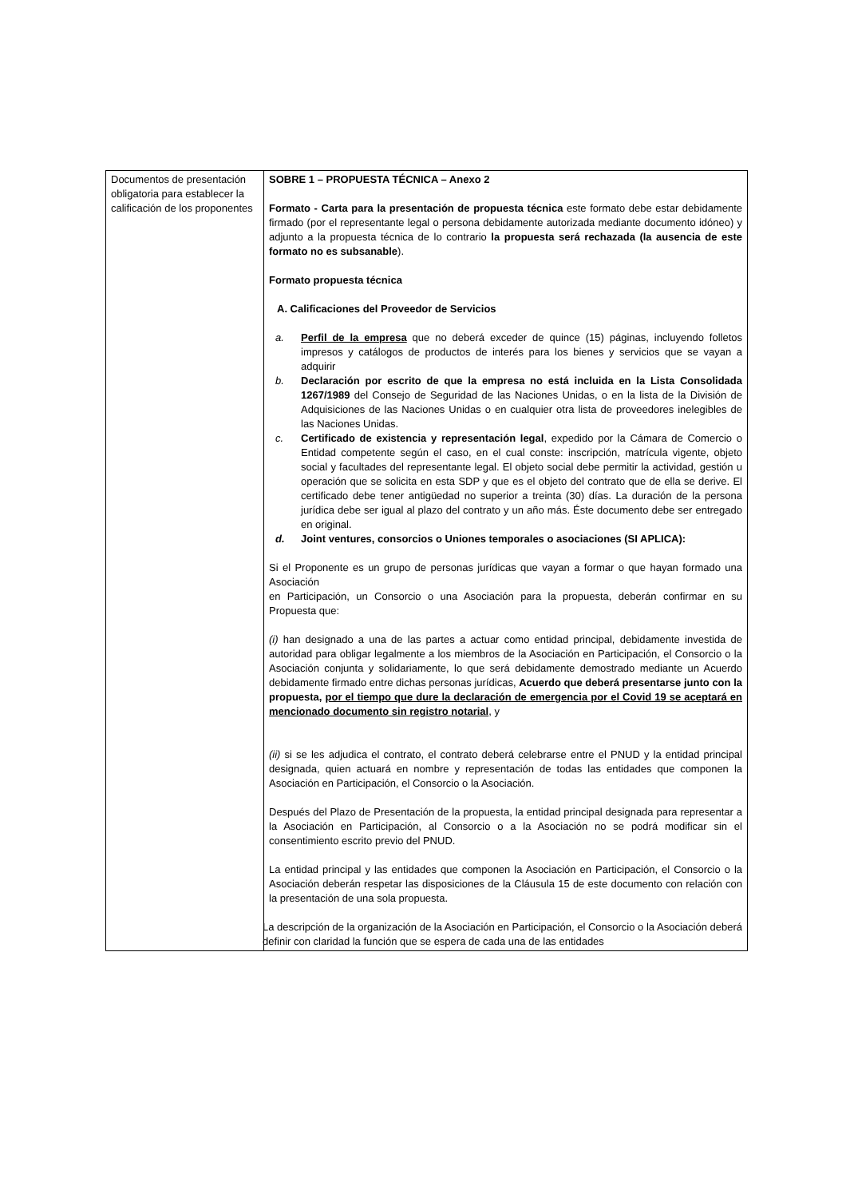| Documentos de presentación obligatoria para establecer la calificación de los proponentes | SOBRE 1 – PROPUESTA TÉCNICA – Anexo 2 Formato - Carta para la presentación de propuesta técnica este formato debe estar debidamente firmado (por el representante legal o persona debidamente autorizada mediante documento idóneo) y adjunto a la propuesta técnica de lo contrario la propuesta será rechazada (la ausencia de este formato no es subsanable ). Formato propuesta técnica A. Calificaciones del Proveedor de Servicios a. Perfil de la empresa que no deberá exceder de quince (15) páginas, incluyendo folletos impresos y catálogos de productos de interés para los bienes y servicios que se vayan a adquirir b. Declaración por escrito de que la empresa no está incluida en la Lista Consolidada 1267/1989 del Consejo de Seguridad de las Naciones Unidas, o en la lista de la División de Adquisiciones de las Naciones Unidas o en cualquier otra lista de proveedores inelegibles de las Naciones Unidas. c. Certificado de existencia y representación legal , expedido por la Cámara de Comercio o Entidad competente según el caso, en el cual conste: inscripción, matrícula vigente, objeto social y facultades del representante legal. El objeto social debe permitir la actividad, gestión u operación que se solicita en esta SDP y que es el objeto del contrato que de ella se derive. El certificado debe tener antigüedad no superior a treinta (30) días. La duración de la persona jurídica debe ser igual al plazo del contrato y un año más. Éste documento debe ser entregado en original. d. Joint ventures, consorcios o Uniones temporales o asociaciones (SI APLICA): Si el Proponente es un grupo de personas jurídicas que vayan a formar o que hayan formado una Asociación en Participación, un Consorcio o una Asociación para la propuesta, deberán confirmar en su Propuesta que: (i) han designado a una de las partes a actuar como entidad principal, debidamente investida de autoridad para obligar legalmente a los miembros de la Asociación en Participación, el Consorcio o la Asociación conjunta y solidariamente, lo que será debidamente demostrado mediante un Acuerdo debidamente firmado entre dichas personas jurídicas, Acuerdo que deberá presentarse junto con la propuesta, por el tiempo que dure la declaración de emergencia por el Covid 19 se aceptará en mencionado documento sin registro notarial , y (ii) si se les adjudica el contrato, el contrato deberá celebrarse entre el PNUD y la entidad principal designada, quien actuará en nombre y representación de todas las entidades que componen la Asociación en Participación, el Consorcio o la Asociación. Después del Plazo de Presentación de la propuesta, la entidad principal designada para representar a la Asociación en Participación, al Consorcio o a la Asociación no se podrá modificar sin el consentimiento escrito previo del PNUD. La entidad principal y las entidades que componen la Asociación en Participación, el Consorcio o la Asociación deberán respetar las disposiciones de la Cláusula 15 de este documento con relación con la presentación de una sola propuesta. La descripción de la organización de la Asociación en Participación, el Consorcio o la Asociación deberá definir con claridad la función que se espera de cada una de las entidades |